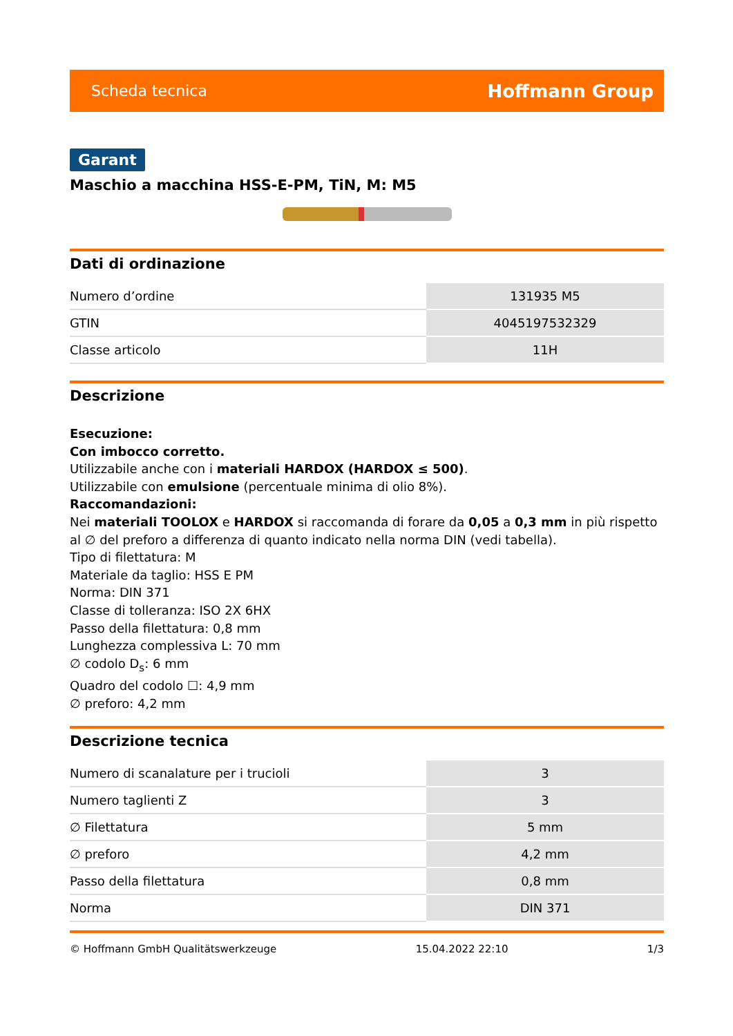Scheda tecnica Hoffmann Group
Garant
Maschio a macchina HSS-E-PM, TiN, M: M5
Dati di ordinazione
| Numero d’ordine | 131935 M5 |
| GTIN | 4045197532329 |
| Classe articolo | 11H |
Descrizione
Esecuzione:
Con imbocco corretto.
Utilizzabile anche con i materiali HARDOX (HARDOX ≤ 500).
Utilizzabile con emulsione (percentuale minima di olio 8%).
Raccomandazioni:
Nei materiali TOOLOX e HARDOX si raccomanda di forare da 0,05 a 0,3 mm in più rispetto al ∅ del preforo a differenza di quanto indicato nella norma DIN (vedi tabella).
Tipo di filettatura: M
Materiale da taglio: HSS E PM
Norma: DIN 371
Classe di tolleranza: ISO 2X 6HX
Passo della filettatura: 0,8 mm
Lunghezza complessiva L: 70 mm
∅ codolo D<sub>s</sub>: 6 mm
Quadro del codolo ☐: 4,9 mm
∅ preforo: 4,2 mm
Descrizione tecnica
| Numero di scanalature per i trucioli | 3 |
| Numero taglienti Z | 3 |
| ∅ Filettatura | 5 mm |
| ∅ preforo | 4,2 mm |
| Passo della filettatura | 0,8 mm |
| Norma | DIN 371 |
© Hoffmann GmbH Qualitätswerkzeuge 15.04.2022 22:10 1/3